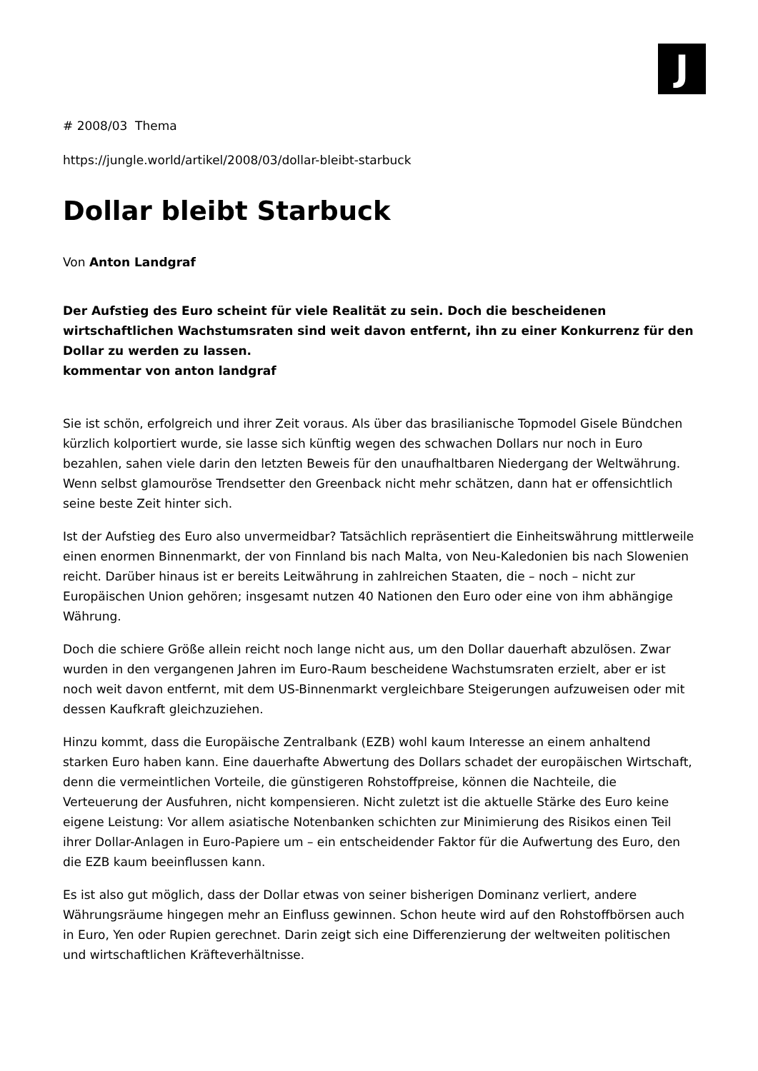J
# 2008/03 Thema
https://jungle.world/artikel/2008/03/dollar-bleibt-starbuck
Dollar bleibt Starbuck
Von Anton Landgraf
Der Aufstieg des Euro scheint für viele Realität zu sein. Doch die bescheidenen wirtschaftlichen Wachstumsraten sind weit davon entfernt, ihn zu einer Konkurrenz für den Dollar zu werden zu lassen.
kommentar von anton landgraf
Sie ist schön, erfolgreich und ihrer Zeit voraus. Als über das brasilianische Topmodel Gisele Bündchen kürzlich kolportiert wurde, sie lasse sich künftig wegen des schwachen Dollars nur noch in Euro bezahlen, sahen viele darin den letzten Beweis für den unaufhaltbaren Niedergang der Weltwährung. Wenn selbst glamouröse Trendsetter den Greenback nicht mehr schätzen, dann hat er offensichtlich seine beste Zeit hinter sich.
Ist der Aufstieg des Euro also unvermeidbar? Tatsächlich repräsentiert die Einheitswährung mittlerweile einen enormen Binnenmarkt, der von Finnland bis nach Malta, von Neu-Kaledonien bis nach Slowenien reicht. Darüber hinaus ist er bereits Leitwährung in zahlreichen Staaten, die – noch – nicht zur Europäischen Union gehören; insgesamt nutzen 40 Nationen den Euro oder eine von ihm abhängige Währung.
Doch die schiere Größe allein reicht noch lange nicht aus, um den Dollar dauerhaft abzulösen. Zwar wurden in den vergangenen Jahren im Euro-Raum bescheidene Wachstumsraten erzielt, aber er ist noch weit davon entfernt, mit dem US-Binnenmarkt vergleichbare Steigerungen aufzuweisen oder mit dessen Kaufkraft gleichzuziehen.
Hinzu kommt, dass die Europäische Zentralbank (EZB) wohl kaum Interesse an einem anhaltend starken Euro haben kann. Eine dauerhafte Abwertung des Dollars schadet der europäischen Wirtschaft, denn die vermeintlichen Vorteile, die günstigeren Rohstoffpreise, können die Nachteile, die Verteuerung der Ausfuhren, nicht kompensieren. Nicht zuletzt ist die aktuelle Stärke des Euro keine eigene Leistung: Vor allem asiatische Notenbanken schichten zur Minimierung des Risikos einen Teil ihrer Dollar-Anlagen in Euro-Papiere um – ein entscheidender Faktor für die Aufwertung des Euro, den die EZB kaum beeinflussen kann.
Es ist also gut möglich, dass der Dollar etwas von seiner bisherigen Dominanz verliert, andere Währungsräume hingegen mehr an Einfluss gewinnen. Schon heute wird auf den Rohstoffbörsen auch in Euro, Yen oder Rupien gerechnet. Darin zeigt sich eine Differenzierung der weltweiten politischen und wirtschaftlichen Kräfteverhältnisse.